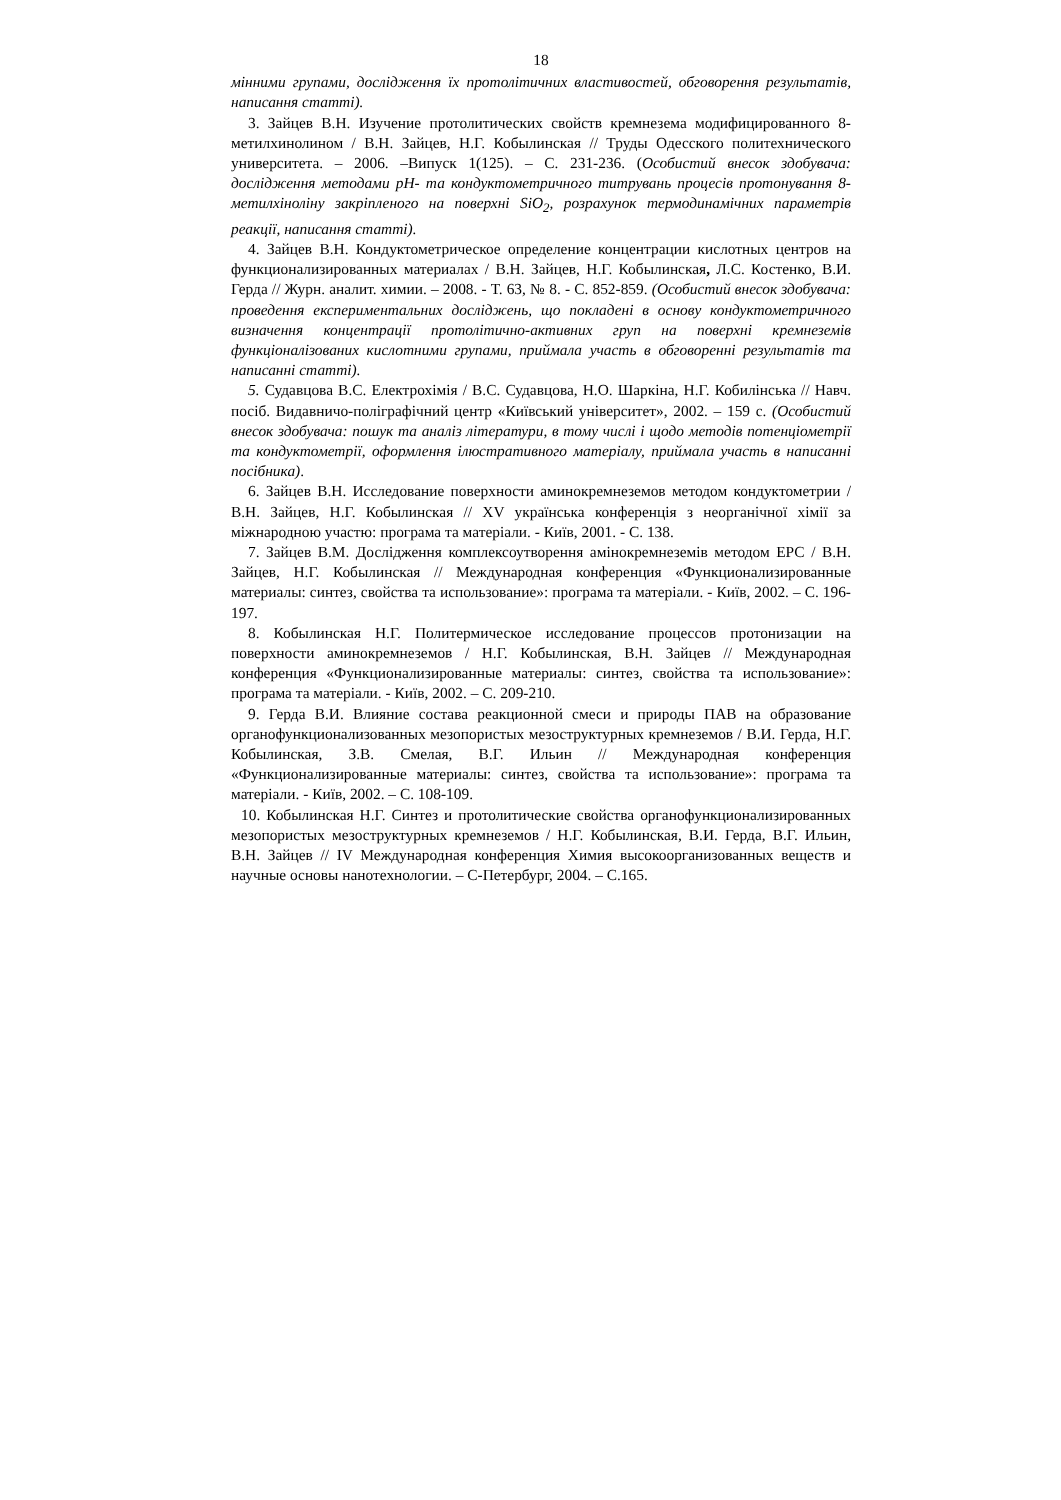18
мінними групами, дослідження їх протолітичних властивостей, обговорення результатів, написання статті).
3. Зайцев В.Н. Изучение протолитических свойств кремнезема модифицированного 8-метилхинолином / В.Н. Зайцев, Н.Г. Кобылинская // Труды Одесского политехнического университета. – 2006. –Випуск 1(125). – С. 231-236. (Особистий внесок здобувача: дослідження методами pH- та кондуктометричного титрувань процесів протонування 8-метилхіноліну закріпленого на поверхні SiO<sub>2</sub>, розрахунок термодинамічних параметрів реакції, написання статті).
4. Зайцев В.Н. Кондуктометрическое определение концентрации кислотных центров на функционализированных материалах / В.Н. Зайцев, Н.Г. Кобылинская, Л.С. Костенко, В.И. Герда // Журн. аналит. химии. – 2008. - Т. 63, № 8. - С. 852-859. (Особистий внесок здобувача: проведення експериментальних досліджень, що покладені в основу кондуктометричного визначення концентрації протолітично-активних груп на поверхні кремнеземів функціоналізованих кислотними групами, приймала участь в обговоренні результатів та написанні статті).
5. Судавцова В.С. Електрохімія / В.С. Судавцова, Н.О. Шаркіна, Н.Г. Кобилінська // Навч. посіб. Видавничо-поліграфічний центр «Київський університет», 2002. – 159 с. (Особистий внесок здобувача: пошук та аналіз літератури, в тому числі і щодо методів потенціометрії та кондуктометрії, оформлення ілюстративного матеріалу, приймала участь в написанні посібника).
6. Зайцев В.Н. Исследование поверхности аминокремнеземов методом кондуктометрии / В.Н. Зайцев, Н.Г. Кобылинская // XV українська конференція з неорганічної хімії за міжнародною участю: програма та матеріали. - Київ, 2001. - С. 138.
7. Зайцев В.М. Дослідження комплексоутворення амінокремнеземів методом ЕРС / В.Н. Зайцев, Н.Г. Кобылинская // Международная конференция «Функционализированные материалы: синтез, свойства та использование»: програма та матеріали. - Київ, 2002. – С. 196-197.
8. Кобылинская Н.Г. Политермическое исследование процессов протонизации на поверхности аминокремнеземов / Н.Г. Кобылинская, В.Н. Зайцев // Международная конференция «Функционализированные материалы: синтез, свойства та использование»: програма та матеріали. - Київ, 2002. – С. 209-210.
9. Герда В.И. Влияние состава реакционной смеси и природы ПАВ на образование органофункционализованных мезопористых мезоструктурных кремнеземов / В.И. Герда, Н.Г. Кобылинская, З.В. Смелая, В.Г. Ильин // Международная конференция «Функционализированные материалы: синтез, свойства та использование»: програма та матеріали. - Київ, 2002. – С. 108-109.
10. Кобылинская Н.Г. Синтез и протолитические свойства органофункционализированных мезопористых мезоструктурных кремнеземов / Н.Г. Кобылинская, В.И. Герда, В.Г. Ильин, В.Н. Зайцев // IV Международная конференция Химия высокоорганизованных веществ и научные основы нанотехнологии. – С-Петербург, 2004. – С.165.